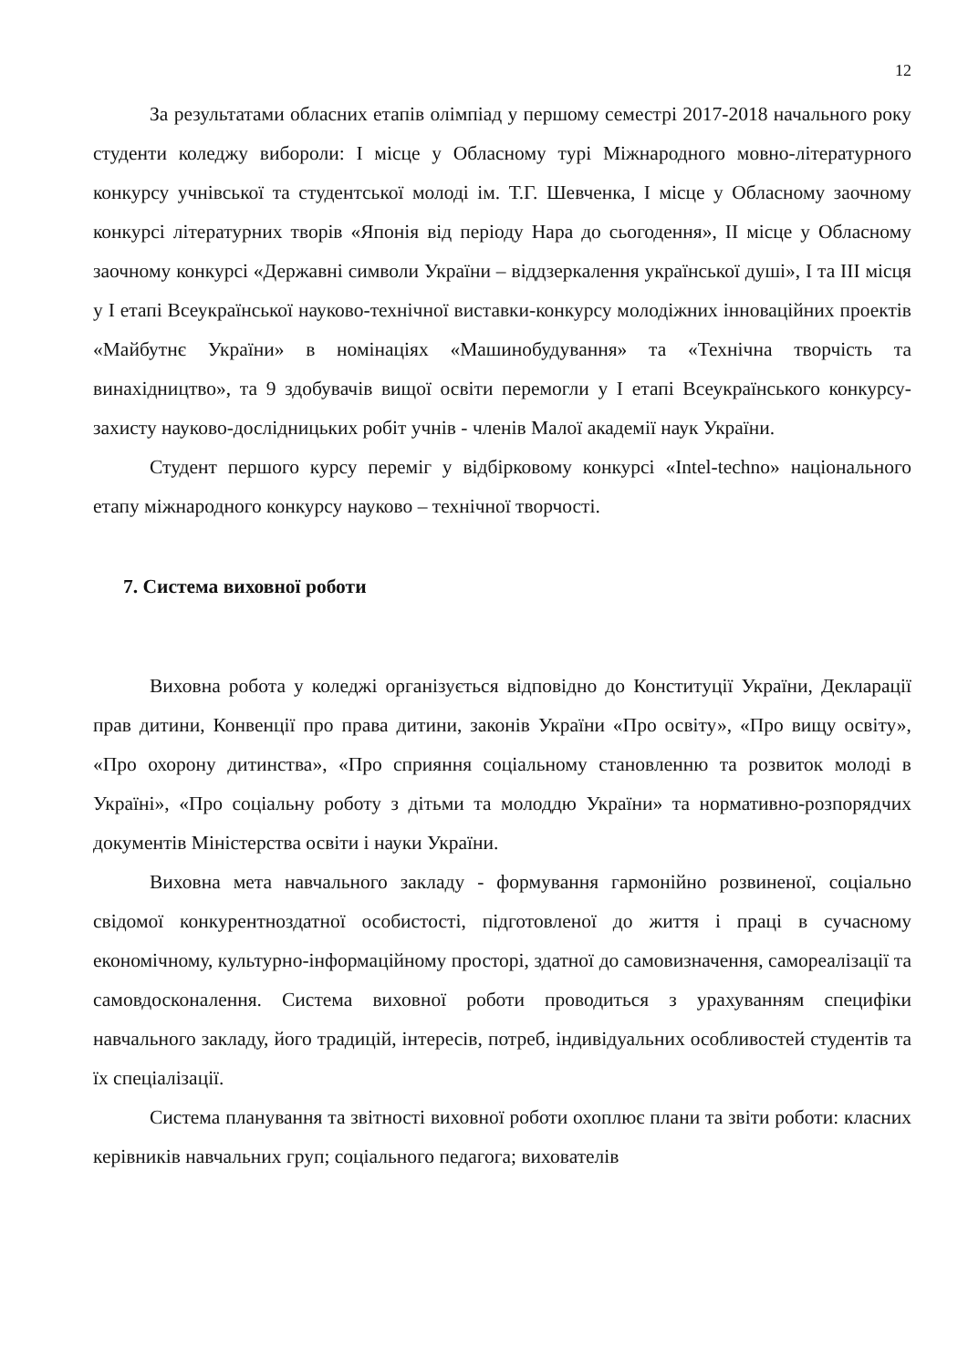12
За результатами обласних етапів олімпіад у першому семестрі 2017-2018 начального року студенти коледжу вибороли: І місце у Обласному турі Міжнародного мовно-літературного конкурсу учнівської та студентської молоді ім. Т.Г. Шевченка, І місце у Обласному заочному конкурсі літературних творів «Японія від періоду Нара до сьогодення», ІІ місце у Обласному заочному конкурсі «Державні символи України – віддзеркалення української душі», І та ІІІ місця у І етапі Всеукраїнської науково-технічної виставки-конкурсу молодіжних інноваційних проектів «Майбутнє України» в номінаціях «Машинобудування» та «Технічна творчість та винахідництво», та 9 здобувачів вищої освіти перемогли у І етапі Всеукраїнського конкурсу-захисту науково-дослідницьких робіт учнів - членів Малої академії наук України.
Студент першого курсу переміг у відбірковому конкурсі «Intel-techno» національного етапу міжнародного конкурсу науково – технічної творчості.
7. Система виховної роботи
Виховна робота у коледжі організується відповідно до Конституції України, Декларації прав дитини, Конвенції про права дитини, законів України «Про освіту», «Про вищу освіту», «Про охорону дитинства», «Про сприяння соціальному становленню та розвиток молоді в Україні», «Про соціальну роботу з дітьми та молоддю України» та нормативно-розпорядчих документів Міністерства освіти і науки України.
Виховна мета навчального закладу - формування гармонійно розвиненої, соціально свідомої конкурентноздатної особистості, підготовленої до життя і праці в сучасному економічному, культурно-інформаційному просторі, здатної до самовизначення, самореалізації та самовдосконалення. Система виховної роботи проводиться з урахуванням специфіки навчального закладу, його традицій, інтересів, потреб, індивідуальних особливостей студентів та їх спеціалізації.
Система планування та звітності виховної роботи охоплює плани та звіти роботи: класних керівників навчальних груп; соціального педагога; вихователів